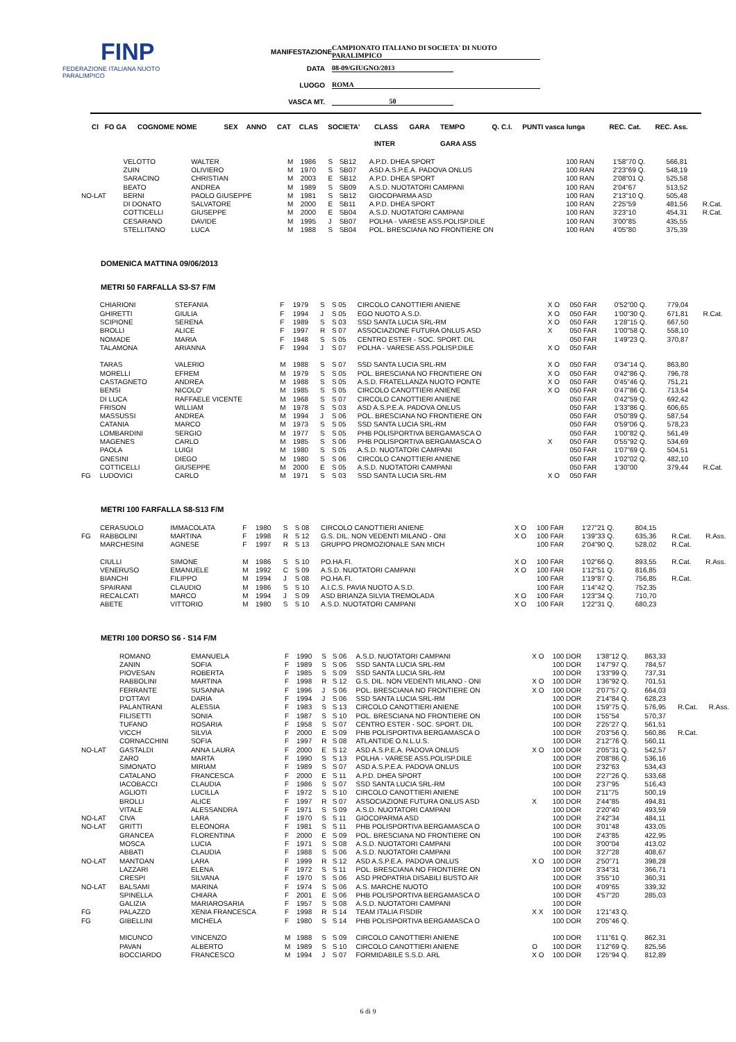FINP
FEDERAZIONE ITALIANA NUOTO PARALIMPICO
MANIFESTAZIONE CAMPIONATO ITALIANO DI SOCIETA' DI NUOTO PARALIMPICO
DATA 08-09/GIUGNO/2013
LUOGO ROMA
VASCA MT. 50
| Cl | FO GA | COGNOME NOME | | SEX | ANNO | CAT | CLAS | SOCIETA' | CLASS | GARA | TEMPO | Q. C.I. | PUNTI vasca lunga | REC. Cat. | REC. Ass. |
| --- | --- | --- | --- | --- | --- | --- | --- | --- | --- | --- | --- | --- | --- | --- | --- |
| | | | | | | | | | INTER | | GARA ASS | | | | |
| | VELOTTO | WALTER | M | 1986 | S | SB12 | A.P.D. DHEA SPORT | | 100 RAN | 1'58"70 Q. | 566,81 | | |
| | ZUIN | OLIVIERO | M | 1970 | S | SB07 | ASD A.S.P.E.A. PADOVA ONLUS | | 100 RAN | 2'23"69 Q. | 548,19 | | |
| | SARACINO | CHRISTIAN | M | 2003 | E | SB12 | A.P.D. DHEA SPORT | | 100 RAN | 2'08"01 Q. | 525,58 | | |
| | BEATO | ANDREA | M | 1989 | S | SB09 | A.S.D. NUOTATORI CAMPANI | | 100 RAN | 2'04"67 | 513,52 | | |
| NO-LAT | BERNI | PAOLO GIUSEPPE | M | 1981 | S | SB12 | GIOCOPARMA ASD | | 100 RAN | 2'13"10 Q. | 505,48 | | |
| | DI DONATO | SALVATORE | M | 2000 | E | SB11 | A.P.D. DHEA SPORT | | 100 RAN | 2'25"59 | 481,56 | R.Cat. | |
| | COTTICELLI | GIUSEPPE | M | 2000 | E | SB04 | A.S.D. NUOTATORI CAMPANI | | 100 RAN | 3'23"10 | 454,31 | R.Cat. | |
| | CESARANO | DAVIDE | M | 1995 | J | SB07 | POLHA - VARESE ASS.POLISP.DILE | | 100 RAN | 3'00"85 | 435,55 | | |
| | STELLITANO | LUCA | M | 1988 | S | SB04 | POL. BRESCIANA NO FRONTIERE ON | | 100 RAN | 4'05"80 | 375,39 | | |
DOMENICA MATTINA 09/06/2013
METRI 50 FARFALLA S3-S7 F/M
| | CHIARIONI | STEFANIA | F | 1979 | S | S 05 | CIRCOLO CANOTTIERI ANIENE | X O | 050 FAR | 0'52"00 Q. | 779,04 | | |
| | GHIRETTI | GIULIA | F | 1994 | J | S 05 | EGO NUOTO A.S.D. | X O | 050 FAR | 1'00"30 Q. | 671,81 | R.Cat. | |
| | SCIPIONE | SERENA | F | 1989 | S | S 03 | SSD SANTA LUCIA SRL-RM | X O | 050 FAR | 1'28"15 Q. | 667,50 | | |
| | BROLLI | ALICE | F | 1997 | R | S 07 | ASSOCIAZIONE FUTURA ONLUS ASD | X | 050 FAR | 1'00"58 Q. | 558,10 | | |
| | NOMADE | MARIA | F | 1948 | S | S 05 | CENTRO ESTER - SOC. SPORT. DIL | | 050 FAR | 1'49"23 Q. | 370,87 | | |
| | TALAMONA | ARIANNA | F | 1994 | J | S 07 | POLHA - VARESE ASS.POLISP.DILE | X O | 050 FAR | | | | |
| | TARAS | VALERIO | M | 1988 | S | S 07 | SSD SANTA LUCIA SRL-RM | X O | 050 FAR | 0'34"14 Q. | 863,80 | | |
| | MORELLI | EFREM | M | 1979 | S | S 05 | POL. BRESCIANA NO FRONTIERE ON | X O | 050 FAR | 0'42"86 Q. | 796,78 | | |
| | CASTAGNETO | ANDREA | M | 1988 | S | S 05 | A.S.D. FRATELLANZA NUOTO PONTE | X O | 050 FAR | 0'45"46 Q. | 751,21 | | |
| | BENSI | NICOLO' | M | 1985 | S | S 05 | CIRCOLO CANOTTIERI ANIENE | X O | 050 FAR | 0'47"86 Q. | 713,54 | | |
| | DI LUCA | RAFFAELE VICENTE | M | 1968 | S | S 07 | CIRCOLO CANOTTIERI ANIENE | | 050 FAR | 0'42"59 Q. | 692,42 | | |
| | FRISON | WILLIAM | M | 1978 | S | S 03 | ASD A.S.P.E.A. PADOVA ONLUS | | 050 FAR | 1'33"86 Q. | 606,65 | | |
| | MASSUSSI | ANDREA | M | 1994 | J | S 06 | POL. BRESCIANA NO FRONTIERE ON | | 050 FAR | 0'50"89 Q. | 587,54 | | |
| | CATANIA | MARCO | M | 1973 | S | S 05 | SSD SANTA LUCIA SRL-RM | | 050 FAR | 0'59"06 Q. | 578,23 | | |
| | LOMBARDINI | SERGIO | M | 1977 | S | S 05 | PHB POLISPORTIVA BERGAMASCA O | | 050 FAR | 1'00"82 Q. | 561,49 | | |
| | MAGENES | CARLO | M | 1985 | S | S 06 | PHB POLISPORTIVA BERGAMASCA O | X | 050 FAR | 0'55"92 Q. | 534,69 | | |
| | PAOLA | LUIGI | M | 1980 | S | S 05 | A.S.D. NUOTATORI CAMPANI | | 050 FAR | 1'07"69 Q. | 504,51 | | |
| | GNESINI | DIEGO | M | 1980 | S | S 06 | CIRCOLO CANOTTIERI ANIENE | | 050 FAR | 1'02"02 Q. | 482,10 | | |
| | COTTICELLI | GIUSEPPE | M | 2000 | E | S 05 | A.S.D. NUOTATORI CAMPANI | | 050 FAR | 1'30"00 | 379,44 | R.Cat. | |
| FG | LUDOVICI | CARLO | M | 1971 | S | S 03 | SSD SANTA LUCIA SRL-RM | X O | 050 FAR | | | | |
METRI 100 FARFALLA S8-S13 F/M
| | CERASUOLO | IMMACOLATA | F | 1980 | S | S 08 | CIRCOLO CANOTTIERI ANIENE | X O | 100 FAR | 1'27"21 Q. | 804,15 | | |
| FG | RABBOLINI | MARTINA | F | 1998 | R | S 12 | G.S. DIL. NON VEDENTI MILANO - ONI | X O | 100 FAR | 1'39"33 Q. | 635,36 | R.Cat. | R.Ass. |
| | MARCHESINI | AGNESE | F | 1997 | R | S 13 | GRUPPO PROMOZIONALE SAN MICH | | 100 FAR | 2'04"90 Q. | 528,02 | R.Cat. | |
| | CIULLI | SIMONE | M | 1986 | S | S 10 | PO.HA.FI. | X O | 100 FAR | 1'02"66 Q. | 893,55 | R.Cat. | R.Ass. |
| | VENERUSO | EMANUELE | M | 1992 | C | S 09 | A.S.D. NUOTATORI CAMPANI | X O | 100 FAR | 1'12"51 Q. | 816,85 | | |
| | BIANCHI | FILIPPO | M | 1994 | J | S 08 | PO.HA.FI. | | 100 FAR | 1'19"87 Q. | 756,85 | R.Cat. | |
| | SPAIRANI | CLAUDIO | M | 1986 | S | S 10 | A.I.C.S. PAVIA NUOTO A.S.D. | | 100 FAR | 1'14"42 Q. | 752,35 | | |
| | RECALCATI | MARCO | M | 1994 | J | S 09 | ASD BRIANZA SILVIA TREMOLADA | X O | 100 FAR | 1'23"34 Q. | 710,70 | | |
| | ABETE | VITTORIO | M | 1980 | S | S 10 | A.S.D. NUOTATORI CAMPANI | X O | 100 FAR | 1'22"31 Q. | 680,23 | | |
METRI 100 DORSO S6 - S14 F/M
| | ROMANO | EMANUELA | F | 1990 | S | S 06 | A.S.D. NUOTATORI CAMPANI | X O | 100 DOR | 1'38"12 Q. | 863,33 | | |
| | ZANIN | SOFIA | F | 1989 | S | S 06 | SSD SANTA LUCIA SRL-RM | | 100 DOR | 1'47"97 Q. | 784,57 | | |
| | PIOVESAN | ROBERTA | F | 1985 | S | S 09 | SSD SANTA LUCIA SRL-RM | | 100 DOR | 1'33"99 Q. | 737,31 | | |
| | RABBOLINI | MARTINA | F | 1998 | R | S 12 | G.S. DIL. NON VEDENTI MILANO - ONI | X O | 100 DOR | 1'36"92 Q. | 701,51 | | |
| | FERRANTE | SUSANNA | F | 1996 | J | S 06 | POL. BRESCIANA NO FRONTIERE ON | X O | 100 DOR | 2'07"57 Q. | 664,03 | | |
| | D'OTTAVI | DARIA | F | 1994 | J | S 06 | SSD SANTA LUCIA SRL-RM | | 100 DOR | 2'14"84 Q. | 628,23 | | |
| | PALANTRANI | ALESSIA | F | 1983 | S | S 13 | CIRCOLO CANOTTIERI ANIENE | | 100 DOR | 1'59"75 Q. | 576,95 | R.Cat. | R.Ass. |
| | FILISETTI | SONIA | F | 1987 | S | S 10 | POL. BRESCIANA NO FRONTIERE ON | | 100 DOR | 1'55"54 | 570,37 | | |
| | TUFANO | ROSARIA | F | 1958 | S | S 07 | CENTRO ESTER - SOC. SPORT. DIL | | 100 DOR | 2'25"27 Q. | 561,51 | | |
| | VICCH | SILVIA | F | 2000 | E | S 09 | PHB POLISPORTIVA BERGAMASCA O | | 100 DOR | 2'03"56 Q. | 560,86 | R.Cat. | |
| | CORNACCHINI | SOFIA | F | 1997 | R | S 08 | ATLANTIDE O.N.L.U.S. | | 100 DOR | 2'12"76 Q. | 560,11 | | |
| NO-LAT | GASTALDI | ANNA LAURA | F | 2000 | E | S 12 | ASD A.S.P.E.A. PADOVA ONLUS | X O | 100 DOR | 2'05"31 Q. | 542,57 | | |
| | ZARO | MARTA | F | 1990 | S | S 13 | POLHA - VARESE ASS.POLISP.DILE | | 100 DOR | 2'08"86 Q. | 536,16 | | |
| | SIMONATO | MIRIAM | F | 1989 | S | S 07 | ASD A.S.P.E.A. PADOVA ONLUS | | 100 DOR | 2'32"63 | 534,43 | | |
| | CATALANO | FRANCESCA | F | 2000 | E | S 11 | A.P.D. DHEA SPORT | | 100 DOR | 2'27"26 Q. | 533,68 | | |
| | IACOBACCI | CLAUDIA | F | 1986 | S | S 07 | SSD SANTA LUCIA SRL-RM | | 100 DOR | 2'37"95 | 516,43 | | |
| | AGLIOTI | LUCILLA | F | 1972 | S | S 10 | CIRCOLO CANOTTIERI ANIENE | | 100 DOR | 2'11"75 | 500,19 | | |
| | BROLLI | ALICE | F | 1997 | R | S 07 | ASSOCIAZIONE FUTURA ONLUS ASD | X | 100 DOR | 2'44"85 | 494,81 | | |
| | VITALE | ALESSANDRA | F | 1971 | S | S 09 | A.S.D. NUOTATORI CAMPANI | | 100 DOR | 2'20"40 | 493,59 | | |
| NO-LAT | CIVA | LARA | F | 1970 | S | S 11 | GIOCOPARMA ASD | | 100 DOR | 2'42"34 | 484,11 | | |
| NO-LAT | GRITTI | ELEONORA | F | 1981 | S | S 11 | PHB POLISPORTIVA BERGAMASCA O | | 100 DOR | 3'01"48 | 433,05 | | |
| | GRANCEA | FLORENTINA | F | 2000 | E | S 09 | POL. BRESCIANA NO FRONTIERE ON | | 100 DOR | 2'43"85 | 422,95 | | |
| | MOSCA | LUCIA | F | 1971 | S | S 08 | A.S.D. NUOTATORI CAMPANI | | 100 DOR | 3'00"04 | 413,02 | | |
| | ABBATI | CLAUDIA | F | 1988 | S | S 06 | A.S.D. NUOTATORI CAMPANI | | 100 DOR | 3'27"28 | 408,67 | | |
| NO-LAT | MANTOAN | LARA | F | 1999 | R | S 12 | ASD A.S.P.E.A. PADOVA ONLUS | X O | 100 DOR | 2'50"71 | 398,28 | | |
| | LAZZARI | ELENA | F | 1972 | S | S 11 | POL. BRESCIANA NO FRONTIERE ON | | 100 DOR | 3'34"31 | 366,71 | | |
| | CRESPI | SILVANA | F | 1970 | S | S 06 | ASD PROPATRIA DISABILI BUSTO AR | | 100 DOR | 3'55"10 | 360,31 | | |
| NO-LAT | BALSAMI | MARINA | F | 1974 | S | S 06 | A.S. MARCHE NUOTO | | 100 DOR | 4'09"65 | 339,32 | | |
| | SPINELLA | CHIARA | F | 2001 | E | S 06 | PHB POLISPORTIVA BERGAMASCA O | | 100 DOR | 4'57"20 | 285,03 | | |
| | GALIZIA | MARIAROSARIA | F | 1957 | S | S 08 | A.S.D. NUOTATORI CAMPANI | | 100 DOR | | | | |
| FG | PALAZZO | XENIA FRANCESCA | F | 1998 | R | S 14 | TEAM ITALIA FISDIR | X X | 100 DOR | 1'21"43 Q. | | | |
| FG | GIBELLINI | MICHELA | F | 1980 | S | S 14 | PHB POLISPORTIVA BERGAMASCA O | | 100 DOR | 2'05"46 Q. | | | |
| | MICUNCO | VINCENZO | M | 1988 | S | S 09 | CIRCOLO CANOTTIERI ANIENE | | 100 DOR | 1'11"61 Q. | 862,31 | | |
| | PAVAN | ALBERTO | M | 1989 | S | S 10 | CIRCOLO CANOTTIERI ANIENE | O | 100 DOR | 1'12"69 Q. | 825,56 | | |
| | BOCCIARDO | FRANCESCO | M | 1994 | J | S 07 | FORMIDABILE S.S.D. ARL | X O | 100 DOR | 1'25"94 Q. | 812,89 | | |
6 di 9